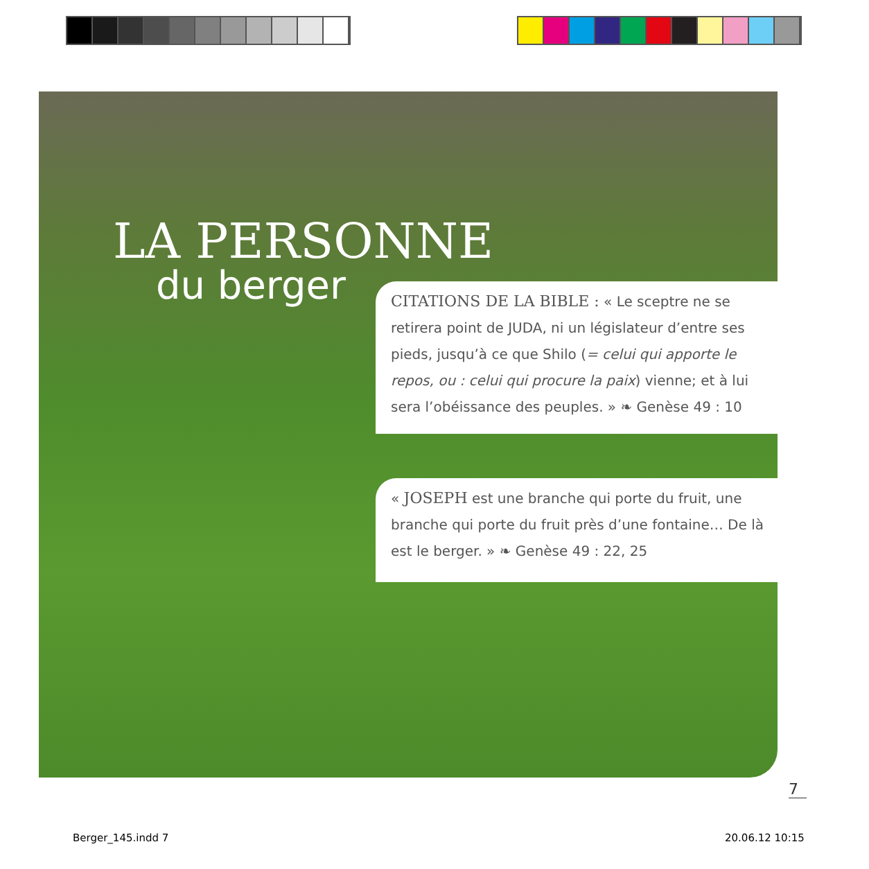LA PERSONNE
du berger
CITATIONS DE LA BIBLE : « Le sceptre ne se retirera point de JUDA, ni un législateur d’entre ses pieds, jusqu’à ce que Shilo (= celui qui apporte le repos, ou : celui qui procure la paix) vienne; et à lui sera l’obéissance des peuples. » ❧ Genèse 49 : 10
« JOSEPH est une branche qui porte du fruit, une branche qui porte du fruit près d’une fontaine… De là est le berger. » ❧ Genèse 49 : 22, 25
7
Berger_145.indd 7 20.06.12 10:15